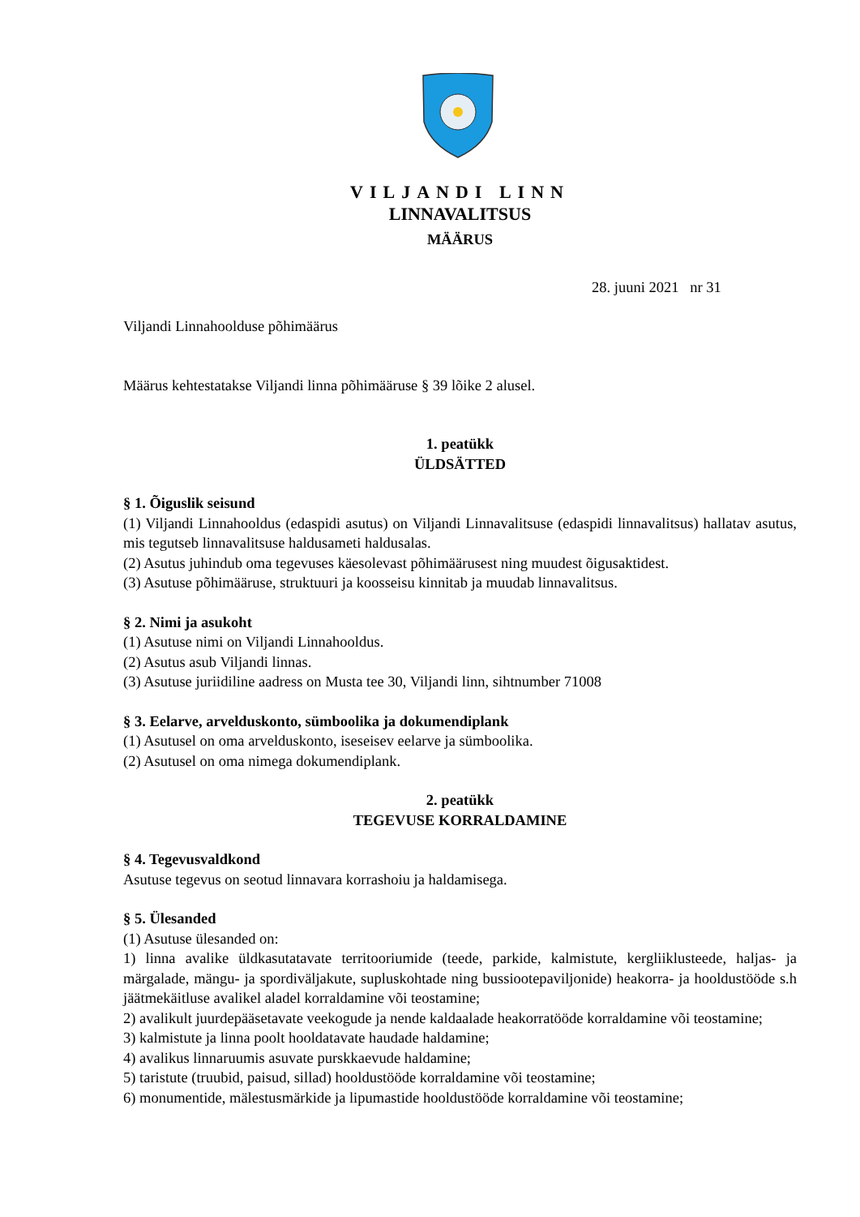VILJANDI LINN
LINNAVALITSUS
MÄÄRUS
28. juuni 2021 nr 31
Viljandi Linnahoolduse põhimäärus
Määrus kehtestatakse Viljandi linna põhimääruse § 39 lõike 2 alusel.
1. peatükk
ÜLDSÄTTED
§ 1. Õiguslik seisund
(1) Viljandi Linnahooldus (edaspidi asutus) on Viljandi Linnavalitsuse (edaspidi linnavalitsus) hallatav asutus, mis tegutseb linnavalitsuse haldusameti haldusalas.
(2) Asutus juhindub oma tegevuses käesolevast põhimäärusest ning muudest õigusaktidest.
(3) Asutuse põhimääruse, struktuuri ja koosseisu kinnitab ja muudab linnavalitsus.
§ 2. Nimi ja asukoht
(1) Asutuse nimi on Viljandi Linnahooldus.
(2) Asutus asub Viljandi linnas.
(3) Asutuse juriidiline aadress on Musta tee 30, Viljandi linn, sihtnumber 71008
§ 3. Eelarve, arvelduskonto, sümboolika ja dokumendiplank
(1) Asutusel on oma arvelduskonto, iseseisev eelarve ja sümboolika.
(2) Asutusel on oma nimega dokumendiplank.
2. peatükk
TEGEVUSE KORRALDAMINE
§ 4. Tegevusvaldkond
Asutuse tegevus on seotud linnavara korrashoiu ja haldamisega.
§ 5. Ülesanded
(1) Asutuse ülesanded on:
1) linna avalike üldkasutatavate territooriumide (teede, parkide, kalmistute, kergliiklusteede, haljas- ja märgalade, mängu- ja spordiväljakute, supluskohtade ning bussiootepaviljonide) heakorra- ja hooldustööde s.h jäätmekäitluse avalikel aladel korraldamine või teostamine;
2) avalikult juurdepääsetavate veekogude ja nende kaldaalade heakorratööde korraldamine või teostamine;
3) kalmistute ja linna poolt hooldatavate haudade haldamine;
4) avalikus linnaruumis asuvate purskkaevude haldamine;
5) taristute (truubid, paisud, sillad) hooldustööde korraldamine või teostamine;
6) monumentide, mälestusmärkide ja lipumastide hooldustööde korraldamine või teostamine;